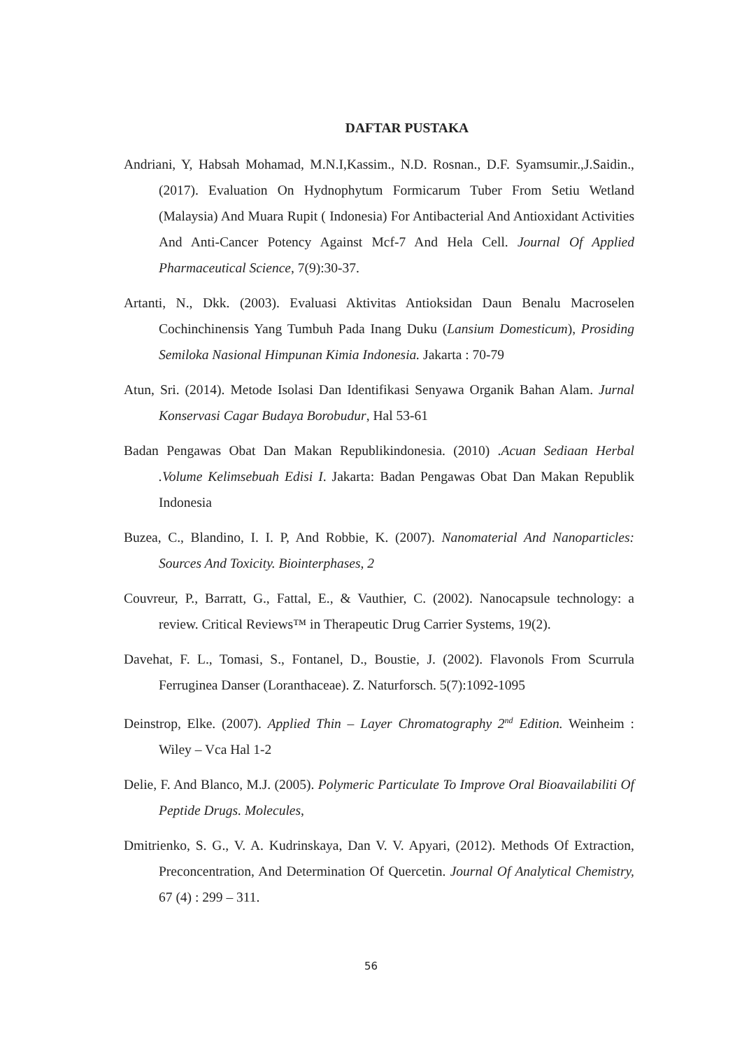DAFTAR PUSTAKA
Andriani, Y, Habsah Mohamad, M.N.I,Kassim., N.D. Rosnan., D.F. Syamsumir.,J.Saidin., (2017). Evaluation On Hydnophytum Formicarum Tuber From Setiu Wetland (Malaysia) And Muara Rupit ( Indonesia) For Antibacterial And Antioxidant Activities And Anti-Cancer Potency Against Mcf-7 And Hela Cell. Journal Of Applied Pharmaceutical Science, 7(9):30-37.
Artanti, N., Dkk. (2003). Evaluasi Aktivitas Antioksidan Daun Benalu Macroselen Cochinchinensis Yang Tumbuh Pada Inang Duku (Lansium Domesticum), Prosiding Semiloka Nasional Himpunan Kimia Indonesia. Jakarta : 70-79
Atun, Sri. (2014). Metode Isolasi Dan Identifikasi Senyawa Organik Bahan Alam. Jurnal Konservasi Cagar Budaya Borobudur, Hal 53-61
Badan Pengawas Obat Dan Makan Republikindonesia. (2010) .Acuan Sediaan Herbal .Volume Kelimsebuah Edisi I. Jakarta: Badan Pengawas Obat Dan Makan Republik Indonesia
Buzea, C., Blandino, I. I. P, And Robbie, K. (2007). Nanomaterial And Nanoparticles: Sources And Toxicity. Biointerphases, 2
Couvreur, P., Barratt, G., Fattal, E., & Vauthier, C. (2002). Nanocapsule technology: a review. Critical Reviews™ in Therapeutic Drug Carrier Systems, 19(2).
Davehat, F. L., Tomasi, S., Fontanel, D., Boustie, J. (2002). Flavonols From Scurrula Ferruginea Danser (Loranthaceae). Z. Naturforsch. 5(7):1092-1095
Deinstrop, Elke. (2007). Applied Thin – Layer Chromatography 2<sup>nd</sup> Edition. Weinheim : Wiley – Vca Hal 1-2
Delie, F. And Blanco, M.J. (2005). Polymeric Particulate To Improve Oral Bioavailabiliti Of Peptide Drugs. Molecules,
Dmitrienko, S. G., V. A. Kudrinskaya, Dan V. V. Apyari, (2012). Methods Of Extraction, Preconcentration, And Determination Of Quercetin. Journal Of Analytical Chemistry, 67 (4) : 299 – 311.
56